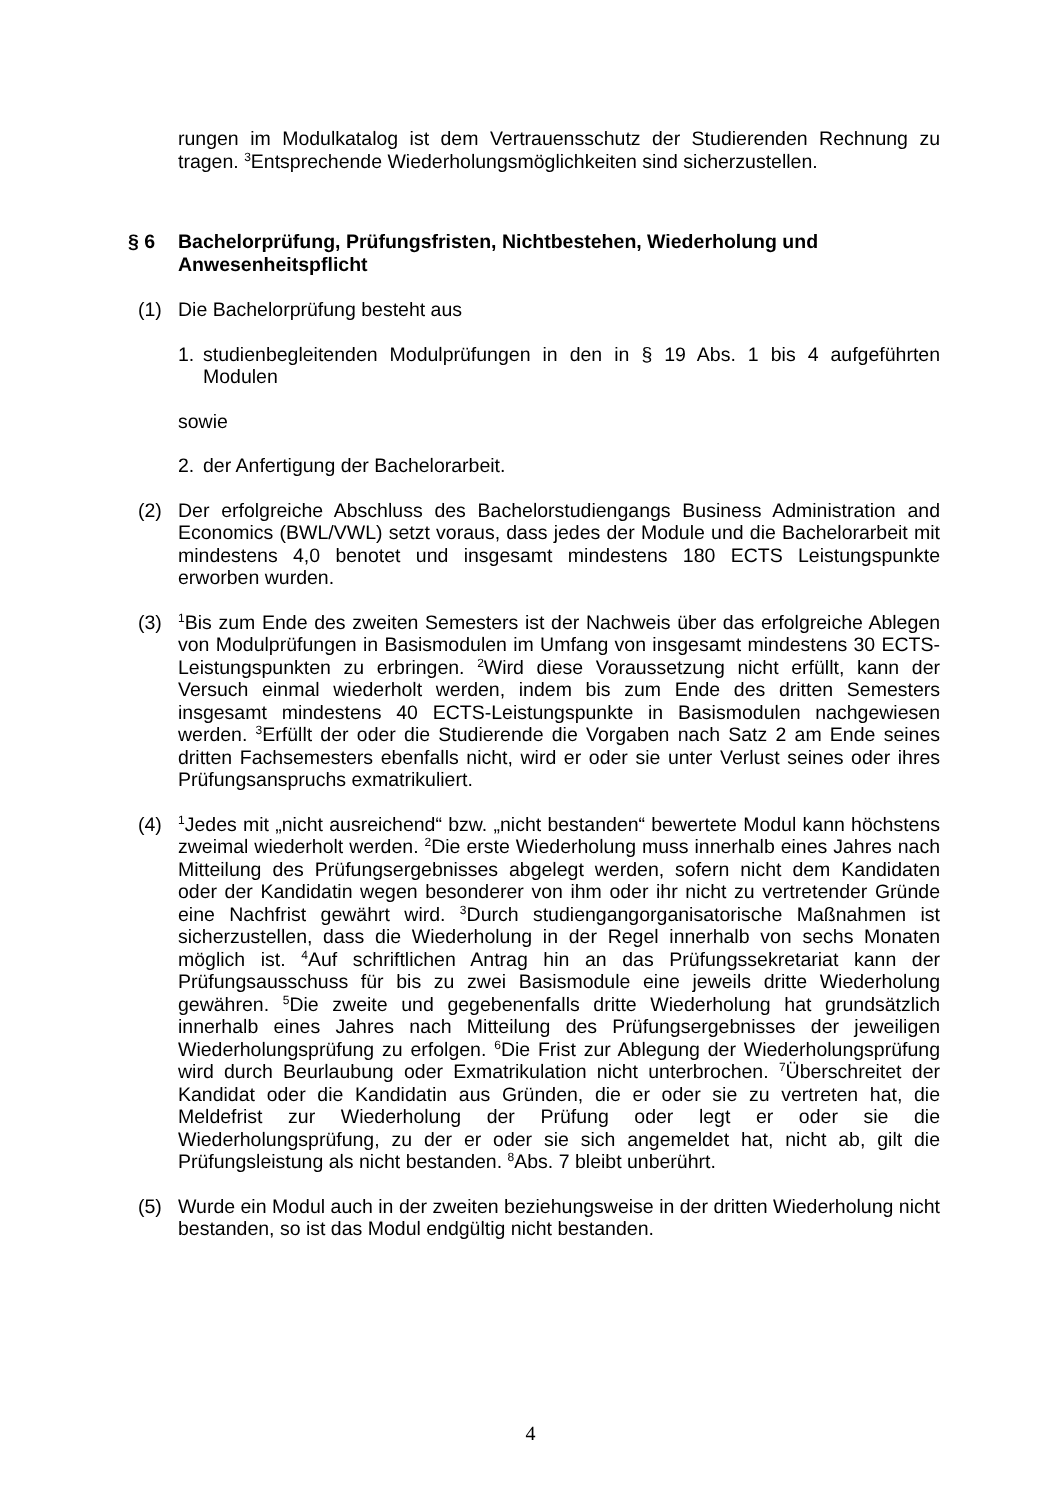rungen im Modulkatalog ist dem Vertrauensschutz der Studierenden Rechnung zu tragen. <sup>3</sup>Entsprechende Wiederholungsmöglichkeiten sind sicherzustellen.
§ 6 Bachelorprüfung, Prüfungsfristen, Nichtbestehen, Wiederholung und Anwesenheitspflicht
(1) Die Bachelorprüfung besteht aus
1. studienbegleitenden Modulprüfungen in den in § 19 Abs. 1 bis 4 aufgeführten Modulen
sowie
2. der Anfertigung der Bachelorarbeit.
(2) Der erfolgreiche Abschluss des Bachelorstudiengangs Business Administration and Economics (BWL/VWL) setzt voraus, dass jedes der Module und die Bachelorarbeit mit mindestens 4,0 benotet und insgesamt mindestens 180 ECTS Leistungspunkte erworben wurden.
(3)
<sup>1</sup> Bis zum Ende des zweiten Semesters ist der Nachweis über das erfolgreiche Ablegen von Modulprüfungen in Basismodulen im Umfang von insgesamt mindestens 30 ECTS-Leistungspunkten zu erbringen. <sup>2</sup>Wird diese Voraussetzung nicht erfüllt, kann der Versuch einmal wiederholt werden, indem bis zum Ende des dritten Semesters insgesamt mindestens 40 ECTS-Leistungspunkte in Basismodulen nachgewiesen werden. <sup>3</sup>Erfüllt der oder die Studierende die Vorgaben nach Satz 2 am Ende seines dritten Fachsemesters ebenfalls nicht, wird er oder sie unter Verlust seines oder ihres Prüfungsanspruchs exmatrikuliert.
(4)
<sup>1</sup> Jedes mit „nicht ausreichend“ bzw. „nicht bestanden“ bewertete Modul kann höchstens zweimal wiederholt werden. <sup>2</sup>Die erste Wiederholung muss innerhalb eines Jahres nach Mitteilung des Prüfungsergebnisses abgelegt werden, sofern nicht dem Kandidaten oder der Kandidatin wegen besonderer von ihm oder ihr nicht zu vertretender Gründe eine Nachfrist gewährt wird. <sup>3</sup>Durch studiengangorganisatorische Maßnahmen ist sicherzustellen, dass die Wiederholung in der Regel innerhalb von sechs Monaten möglich ist. <sup>4</sup>Auf schriftlichen Antrag hin an das Prüfungssekretariat kann der Prüfungsausschuss für bis zu zwei Basismodule eine jeweils dritte Wiederholung gewähren. <sup>5</sup>Die zweite und gegebenenfalls dritte Wiederholung hat grundsätzlich innerhalb eines Jahres nach Mitteilung des Prüfungsergebnisses der jeweiligen Wiederholungsprüfung zu erfolgen. <sup>6</sup>Die Frist zur Ablegung der Wiederholungsprüfung wird durch Beurlaubung oder Exmatrikulation nicht unterbrochen. <sup>7</sup>Überschreitet der Kandidat oder die Kandidatin aus Gründen, die er oder sie zu vertreten hat, die Meldefrist zur Wiederholung der Prüfung oder legt er oder sie die Wiederholungsprüfung, zu der er oder sie sich angemeldet hat, nicht ab, gilt die Prüfungsleistung als nicht bestanden. <sup>8</sup>Abs. 7 bleibt unberührt.
(5) Wurde ein Modul auch in der zweiten beziehungsweise in der dritten Wiederholung nicht bestanden, so ist das Modul endgültig nicht bestanden.
4